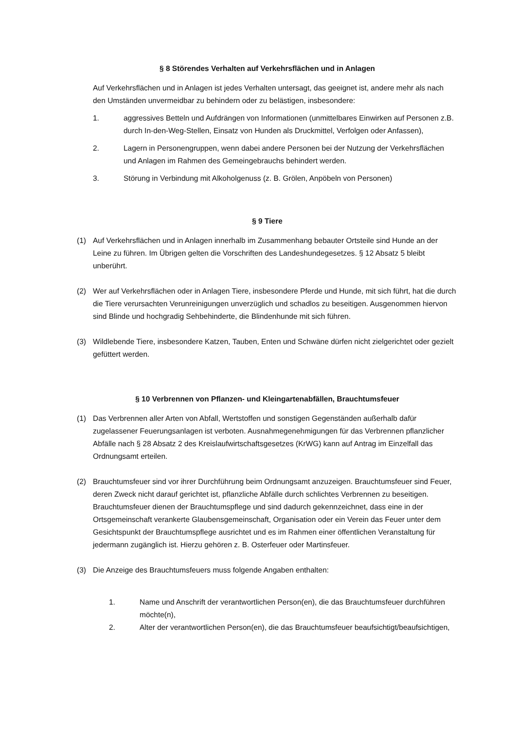§ 8 Störendes Verhalten auf Verkehrsflächen und in Anlagen
Auf Verkehrsflächen und in Anlagen ist jedes Verhalten untersagt, das geeignet ist, andere mehr als nach den Umständen unvermeidbar zu behindern oder zu belästigen, insbesondere:
1. aggressives Betteln und Aufdrängen von Informationen (unmittelbares Einwirken auf Personen z.B. durch In-den-Weg-Stellen, Einsatz von Hunden als Druckmittel, Verfolgen oder Anfassen),
2. Lagern in Personengruppen, wenn dabei andere Personen bei der Nutzung der Verkehrsflächen und Anlagen im Rahmen des Gemeingebrauchs behindert werden.
3. Störung in Verbindung mit Alkoholgenuss (z. B. Grölen, Anpöbeln von Personen)
§ 9 Tiere
(1) Auf Verkehrsflächen und in Anlagen innerhalb im Zusammenhang bebauter Ortsteile sind Hunde an der Leine zu führen. Im Übrigen gelten die Vorschriften des Landeshundegesetzes. § 12 Absatz 5 bleibt unberührt.
(2) Wer auf Verkehrsflächen oder in Anlagen Tiere, insbesondere Pferde und Hunde, mit sich führt, hat die durch die Tiere verursachten Verunreinigungen unverzüglich und schadlos zu beseitigen. Ausgenommen hiervon sind Blinde und hochgradig Sehbehinderte, die Blindenhunde mit sich führen.
(3) Wildlebende Tiere, insbesondere Katzen, Tauben, Enten und Schwäne dürfen nicht zielgerichtet oder gezielt gefüttert werden.
§ 10 Verbrennen von Pflanzen- und Kleingartenabfällen, Brauchtumsfeuer
(1) Das Verbrennen aller Arten von Abfall, Wertstoffen und sonstigen Gegenständen außerhalb dafür zugelassener Feuerungsanlagen ist verboten. Ausnahmegenehmigungen für das Verbrennen pflanzlicher Abfälle nach § 28 Absatz 2 des Kreislaufwirtschaftsgesetzes (KrWG) kann auf Antrag im Einzelfall das Ordnungsamt erteilen.
(2) Brauchtumsfeuer sind vor ihrer Durchführung beim Ordnungsamt anzuzeigen. Brauchtumsfeuer sind Feuer, deren Zweck nicht darauf gerichtet ist, pflanzliche Abfälle durch schlichtes Verbrennen zu beseitigen. Brauchtumsfeuer dienen der Brauchtumspflege und sind dadurch gekennzeichnet, dass eine in der Ortsgemeinschaft verankerte Glaubensgemeinschaft, Organisation oder ein Verein das Feuer unter dem Gesichtspunkt der Brauchtumspflege ausrichtet und es im Rahmen einer öffentlichen Veranstaltung für jedermann zugänglich ist. Hierzu gehören z. B. Osterfeuer oder Martinsfeuer.
(3) Die Anzeige des Brauchtumsfeuers muss folgende Angaben enthalten:
1. Name und Anschrift der verantwortlichen Person(en), die das Brauchtumsfeuer durchführen möchte(n),
2. Alter der verantwortlichen Person(en), die das Brauchtumsfeuer beaufsichtigt/beaufsichtigen,